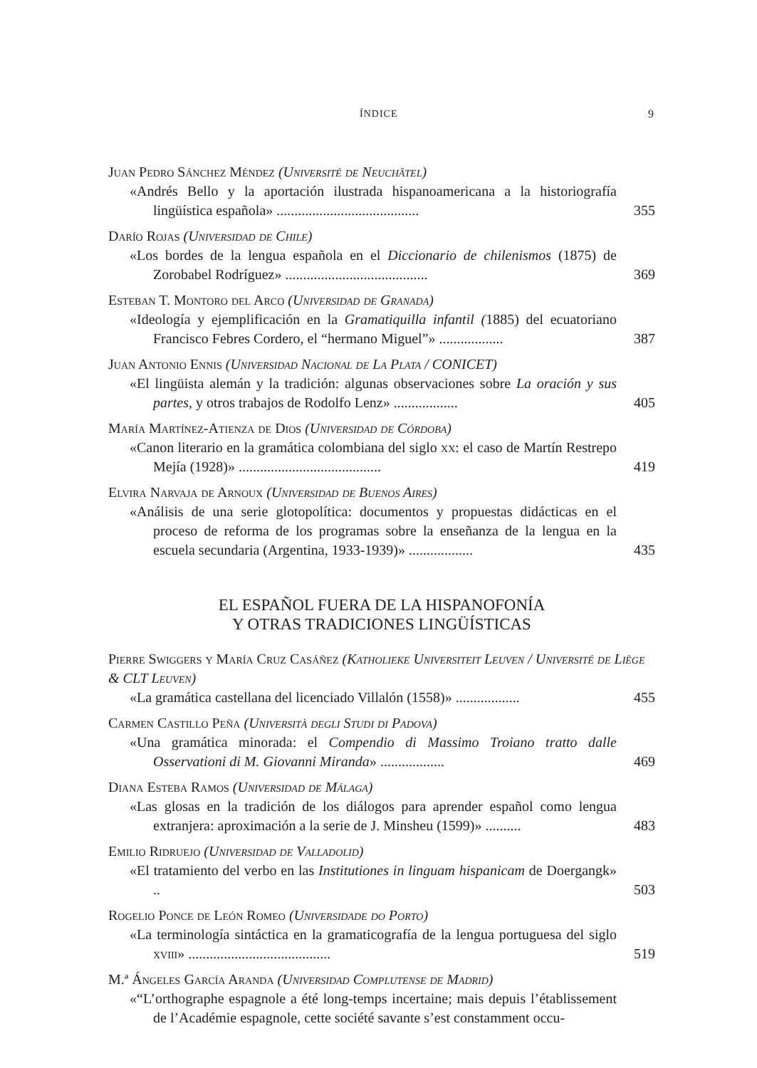ÍNDICE 9
Juan Pedro Sánchez Méndez (Université de Neuchâtel)
«Andrés Bello y la aportación ilustrada hispanoamericana a la historiografía lingüística española» ........................................
355
Darío Rojas (Universidad de Chile)
«Los bordes de la lengua española en el Diccionario de chilenismos (1875) de Zorobabel Rodríguez» ........................................
369
Esteban T. Montoro del Arco (Universidad de Granada)
«Ideología y ejemplificación en la Gramatiquilla infantil (1885) del ecuatoriano Francisco Febres Cordero, el “hermano Miguel”» ..................
387
Juan Antonio Ennis (Universidad Nacional de La Plata / CONICET)
«El lingüista alemán y la tradición: algunas observaciones sobre La oración y sus partes, y otros trabajos de Rodolfo Lenz» ..................
405
María Martínez-Atienza de Dios (Universidad de Córdoba)
«Canon literario en la gramática colombiana del siglo xx: el caso de Martín Restrepo Mejía (1928)» ........................................
419
Elvira Narvaja de Arnoux (Universidad de Buenos Aires)
«Análisis de una serie glotopolítica: documentos y propuestas didácticas en el proceso de reforma de los programas sobre la enseñanza de la lengua en la escuela secundaria (Argentina, 1933-1939)» ..................
435
EL ESPAÑOL FUERA DE LA HISPANOFONÍA
Y OTRAS TRADICIONES LINGÜÍSTICAS
Pierre Swiggers y María Cruz Casáñez (Katholieke Universiteit Leuven / Université de Liège & CLT Leuven)
«La gramática castellana del licenciado Villalón (1558)» ..................
455
Carmen Castillo Peña (Università degli Studi di Padova)
«Una gramática minorada: el Compendio di Massimo Troiano tratto dalle Osservationi di M. Giovanni Miranda» ..................
469
Diana Esteba Ramos (Universidad de Málaga)
«Las glosas en la tradición de los diálogos para aprender español como lengua extranjera: aproximación a la serie de J. Minsheu (1599)» ..........
483
Emilio Ridruejo (Universidad de Valladolid)
«El tratamiento del verbo en las Institutiones in linguam hispanicam de Doergangk» ..
503
Rogelio Ponce de León Romeo (Universidade do Porto)
«La terminología sintáctica en la gramaticografía de la lengua portuguesa del siglo xviii» ........................................
519
M.ª Ángeles García Aranda (Universidad Complutense de Madrid)
«“L’orthographe espagnole a été long-temps incertaine; mais depuis l’établissement de l’Académie espagnole, cette société savante s’est constamment occu-